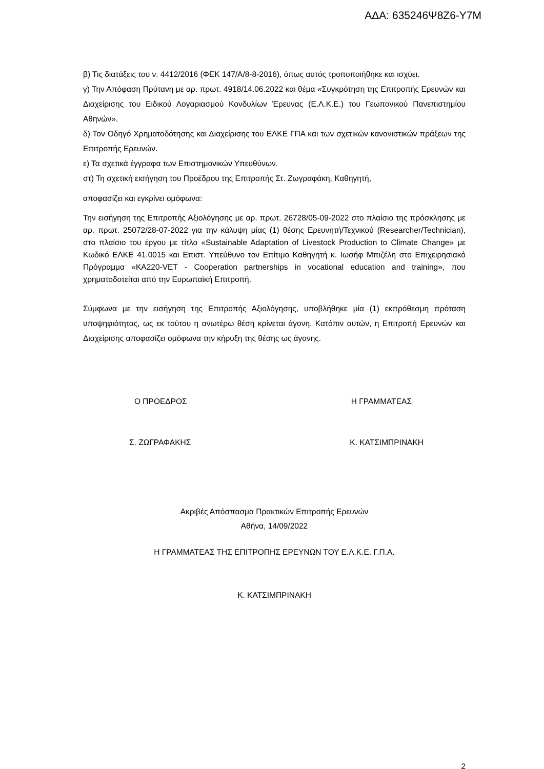ΑΔΑ: 635246Ψ8Ζ6-Υ7Μ
β) Τις διατάξεις του ν. 4412/2016 (ΦΕΚ 147/Α/8-8-2016), όπως αυτός τροποποιήθηκε και ισχύει.
γ) Την Απόφαση Πρύτανη με αρ. πρωτ. 4918/14.06.2022 και θέμα «Συγκρότηση της Επιτροπής Ερευνών και Διαχείρισης του Ειδικού Λογαριασμού Κονδυλίων Έρευνας (Ε.Λ.Κ.Ε.) του Γεωπονικού Πανεπιστημίου Αθηνών».
δ) Τον Οδηγό Χρηματοδότησης και Διαχείρισης του ΕΛΚΕ ΓΠΑ και των σχετικών κανονιστικών πράξεων της Επιτροπής Ερευνών.
ε) Τα σχετικά έγγραφα των Επιστημονικών Υπευθύνων.
στ) Τη σχετική εισήγηση του Προέδρου της Επιτροπής Στ. Ζωγραφάκη, Καθηγητή,
αποφασίζει και εγκρίνει ομόφωνα:
Την εισήγηση της Επιτροπής Αξιολόγησης με αρ. πρωτ. 26728/05-09-2022 στο πλαίσιο της πρόσκλησης με αρ. πρωτ. 25072/28-07-2022 για την κάλυψη μίας (1) θέσης Ερευνητή/Τεχνικού (Researcher/Technician), στο πλαίσιο του έργου με τίτλο «Sustainable Adaptation of Livestock Production to Climate Change» με Κωδικό ΕΛΚΕ 41.0015 και Επιστ. Υπεύθυνο τον Επίτιμο Καθηγητή κ. Ιωσήφ Μπιζέλη στο Επιχειρησιακό Πρόγραμμα «KA220-VET - Cooperation partnerships in vocational education and training», που χρηματοδοτείται από την Ευρωπαϊκή Επιτροπή.
Σύμφωνα με την εισήγηση της Επιτροπής Αξιολόγησης, υποβλήθηκε μία (1) εκπρόθεσμη πρόταση υποψηφιότητας, ως εκ τούτου η ανωτέρω θέση κρίνεται άγονη. Κατόπιν αυτών, η Επιτροπή Ερευνών και Διαχείρισης αποφασίζει ομόφωνα την κήρυξη της θέσης ως άγονης.
Ο ΠΡΟΕΔΡΟΣ Η ΓΡΑΜΜΑΤΕΑΣ
Σ. ΖΩΓΡΑΦΑΚΗΣ Κ. ΚΑΤΣΙΜΠΡΙΝΑΚΗ
Ακριβές Απόσπασμα Πρακτικών Επιτροπής Ερευνών
Αθήνα, 14/09/2022
Η ΓΡΑΜΜΑΤΕΑΣ ΤΗΣ ΕΠΙΤΡΟΠΗΣ ΕΡΕΥΝΩΝ ΤΟΥ Ε.Λ.Κ.Ε. Γ.Π.Α.
Κ. ΚΑΤΣΙΜΠΡΙΝΑΚΗ
2